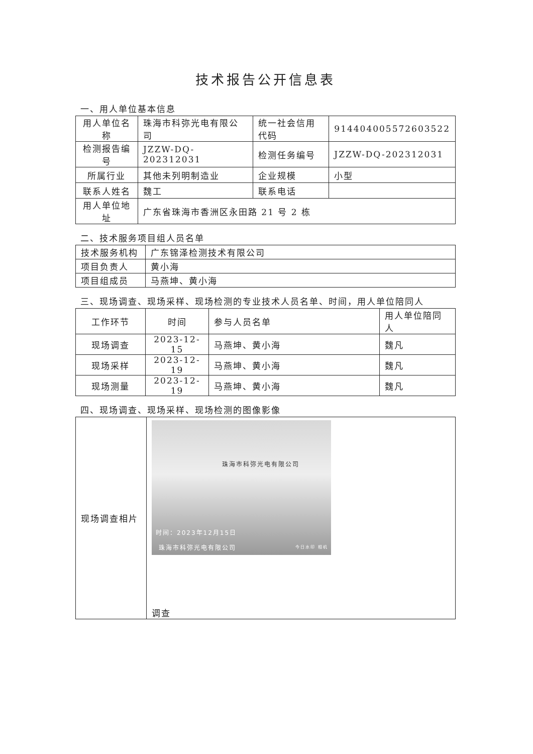技术报告公开信息表
一、用人单位基本信息
| 用人单位名称 | 珠海市科弥光电有限公司 | 统一社会信用代码 | 914404005572603522 |
| 检测报告编号 | JZZW-DQ-202312031 | 检测任务编号 | JZZW-DQ-202312031 |
| 所属行业 | 其他未列明制造业 | 企业规模 | 小型 |
| 联系人姓名 | 魏工 | 联系电话 | |
| 用人单位地址 | 广东省珠海市香洲区永田路 21 号 2 栋 | | |
二、技术服务项目组人员名单
| 技术服务机构 | 广东锦泽检测技术有限公司 |
| 项目负责人 | 黄小海 |
| 项目组成员 | 马燕坤、黄小海 |
三、现场调查、现场采样、现场检测的专业技术人员名单、时间，用人单位陪同人
| 工作环节 | 时间 | 参与人员名单 | 用人单位陪同人 |
| --- | --- | --- | --- |
| 现场调查 | 2023-12-15 | 马燕坤、黄小海 | 魏凡 |
| 现场采样 | 2023-12-19 | 马燕坤、黄小海 | 魏凡 |
| 现场测量 | 2023-12-19 | 马燕坤、黄小海 | 魏凡 |
四、现场调查、现场采样、现场检测的图像影像
| 现场调查相片 | 珠海市科弥光电有限公司 时间：2023年12月15日 珠海市科弥光电有限公司 今日水印 相机 调查 |